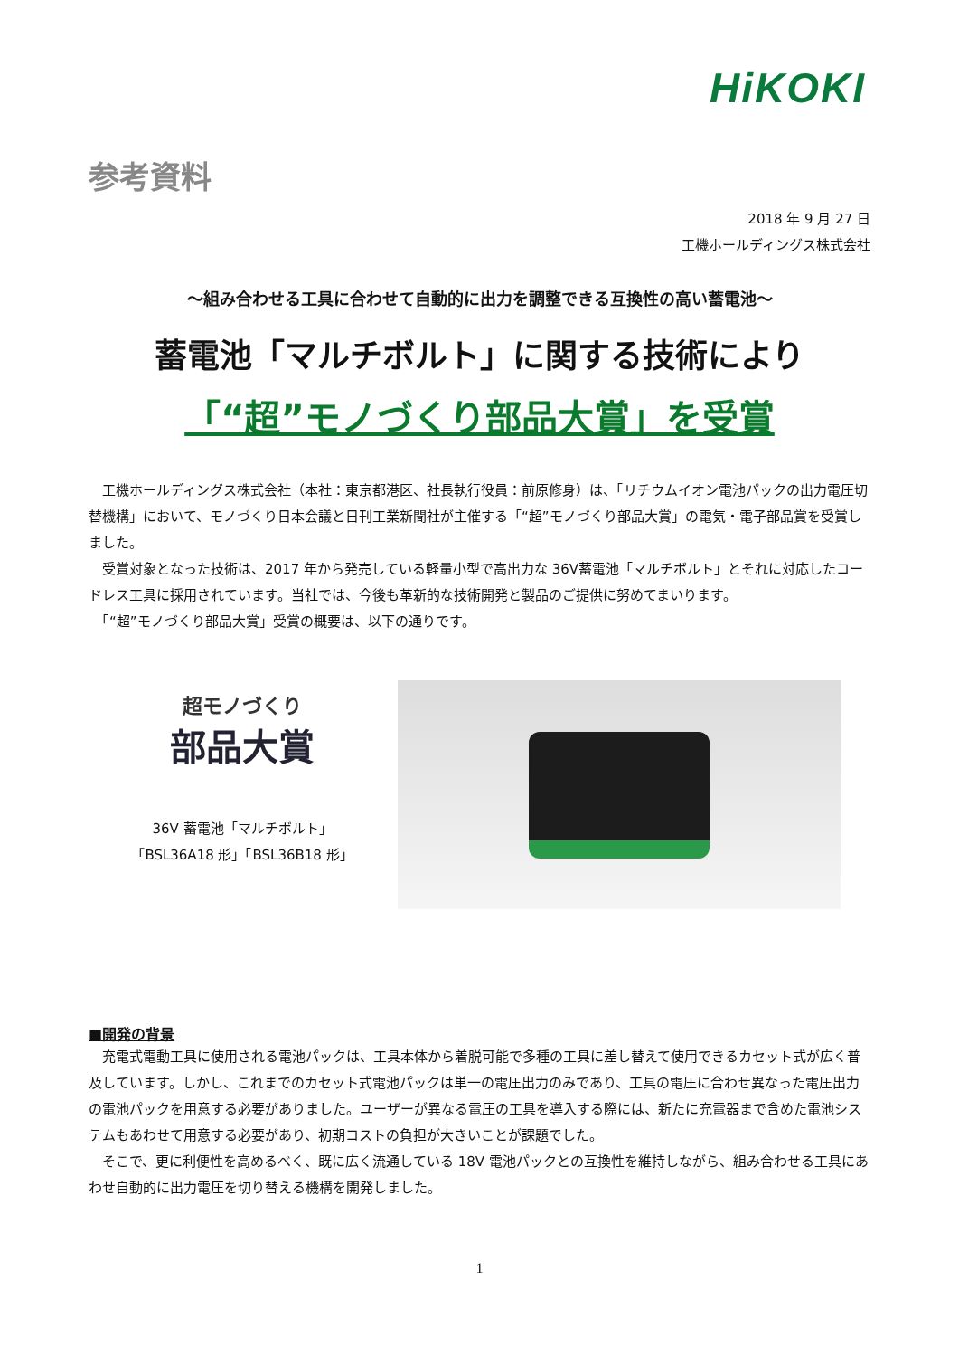HiKOKI
参考資料
2018 年 9 月 27 日
工機ホールディングス株式会社
～組み合わせる工具に合わせて自動的に出力を調整できる互換性の高い蓄電池～
蓄電池「マルチボルト」に関する技術により
「“超”モノづくり部品大賞」を受賞
　工機ホールディングス株式会社（本社：東京都港区、社長執行役員：前原修身）は、「リチウムイオン電池パックの出力電圧切替機構」において、モノづくり日本会議と日刊工業新聞社が主催する「“超”モノづくり部品大賞」の電気・電子部品賞を受賞しました。
　受賞対象となった技術は、2017 年から発売している軽量小型で高出力な 36V蓄電池「マルチボルト」とそれに対応したコードレス工具に採用されています。当社では、今後も革新的な技術開発と製品のご提供に努めてまいります。
　「“超”モノづくり部品大賞」受賞の概要は、以下の通りです。
超モノづくり
部品大賞
36V 蓄電池「マルチボルト」
「BSL36A18 形」「BSL36B18 形」
■開発の背景
　充電式電動工具に使用される電池パックは、工具本体から着脱可能で多種の工具に差し替えて使用できるカセット式が広く普及しています。しかし、これまでのカセット式電池パックは単一の電圧出力のみであり、工具の電圧に合わせ異なった電圧出力の電池パックを用意する必要がありました。ユーザーが異なる電圧の工具を導入する際には、新たに充電器まで含めた電池システムもあわせて用意する必要があり、初期コストの負担が大きいことが課題でした。
　そこで、更に利便性を高めるべく、既に広く流通している 18V 電池パックとの互換性を維持しながら、組み合わせる工具にあわせ自動的に出力電圧を切り替える機構を開発しました。
1